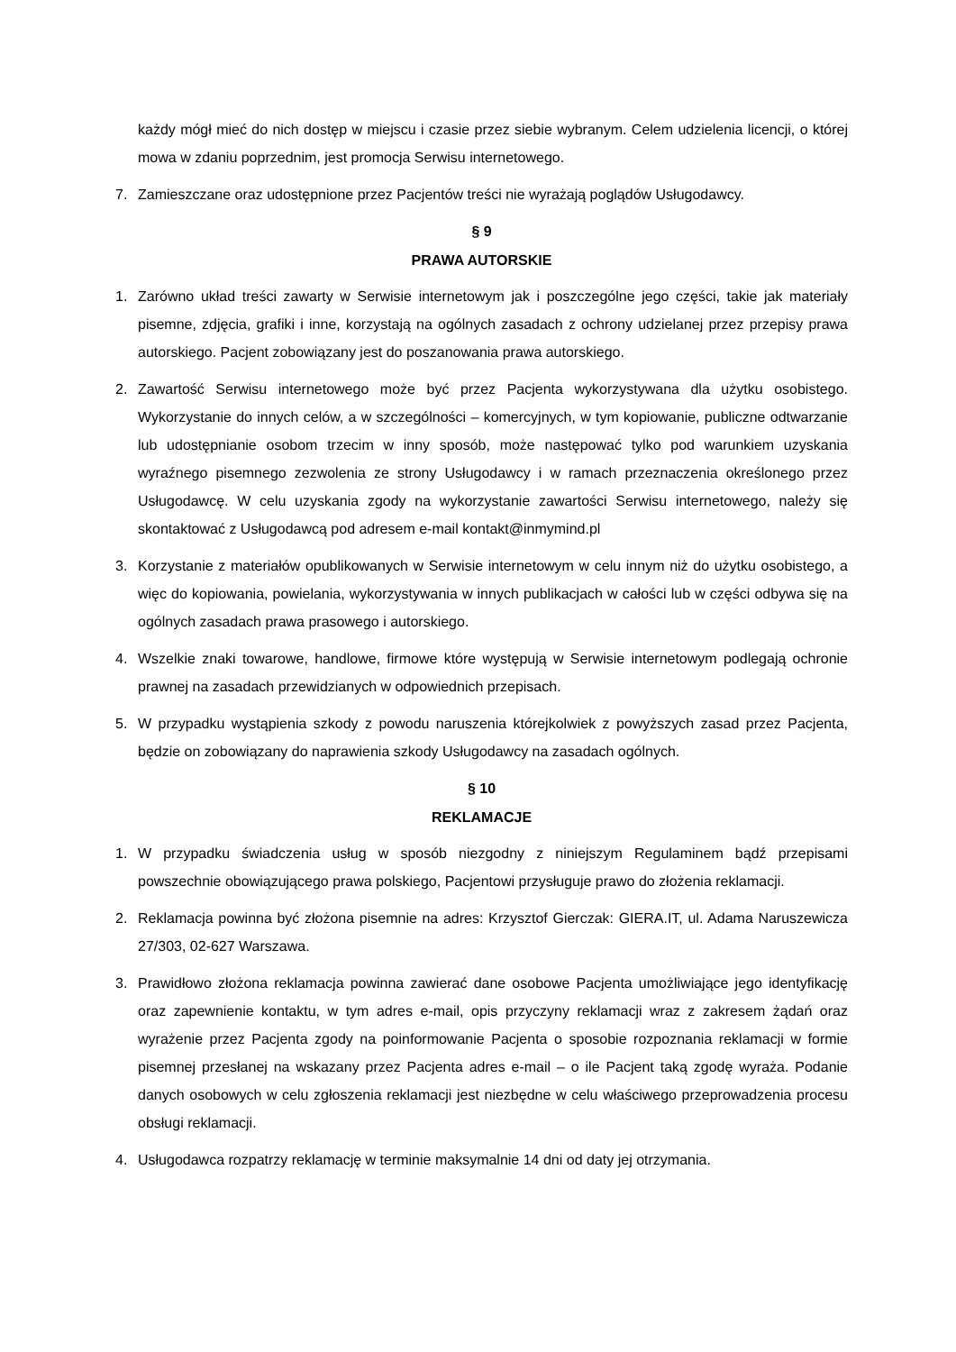każdy mógł mieć do nich dostęp w miejscu i czasie przez siebie wybranym. Celem udzielenia licencji, o której mowa w zdaniu poprzednim, jest promocja Serwisu internetowego.
7. Zamieszczane oraz udostępnione przez Pacjentów treści nie wyrażają poglądów Usługodawcy.
§ 9
PRAWA AUTORSKIE
1. Zarówno układ treści zawarty w Serwisie internetowym jak i poszczególne jego części, takie jak materiały pisemne, zdjęcia, grafiki i inne, korzystają na ogólnych zasadach z ochrony udzielanej przez przepisy prawa autorskiego. Pacjent zobowiązany jest do poszanowania prawa autorskiego.
2. Zawartość Serwisu internetowego może być przez Pacjenta wykorzystywana dla użytku osobistego. Wykorzystanie do innych celów, a w szczególności – komercyjnych, w tym kopiowanie, publiczne odtwarzanie lub udostępnianie osobom trzecim w inny sposób, może następować tylko pod warunkiem uzyskania wyraźnego pisemnego zezwolenia ze strony Usługodawcy i w ramach przeznaczenia określonego przez Usługodawcę. W celu uzyskania zgody na wykorzystanie zawartości Serwisu internetowego, należy się skontaktować z Usługodawcą pod adresem e-mail kontakt@inmymind.pl
3. Korzystanie z materiałów opublikowanych w Serwisie internetowym w celu innym niż do użytku osobistego, a więc do kopiowania, powielania, wykorzystywania w innych publikacjach w całości lub w części odbywa się na ogólnych zasadach prawa prasowego i autorskiego.
4. Wszelkie znaki towarowe, handlowe, firmowe które występują w Serwisie internetowym podlegają ochronie prawnej na zasadach przewidzianych w odpowiednich przepisach.
5. W przypadku wystąpienia szkody z powodu naruszenia którejkolwiek z powyższych zasad przez Pacjenta, będzie on zobowiązany do naprawienia szkody Usługodawcy na zasadach ogólnych.
§ 10
REKLAMACJE
1. W przypadku świadczenia usług w sposób niezgodny z niniejszym Regulaminem bądź przepisami powszechnie obowiązującego prawa polskiego, Pacjentowi przysługuje prawo do złożenia reklamacji.
2. Reklamacja powinna być złożona pisemnie na adres: Krzysztof Gierczak: GIERA.IT, ul. Adama Naruszewicza 27/303, 02-627 Warszawa.
3. Prawidłowo złożona reklamacja powinna zawierać dane osobowe Pacjenta umożliwiające jego identyfikację oraz zapewnienie kontaktu, w tym adres e-mail, opis przyczyny reklamacji wraz z zakresem żądań oraz wyrażenie przez Pacjenta zgody na poinformowanie Pacjenta o sposobie rozpoznania reklamacji w formie pisemnej przesłanej na wskazany przez Pacjenta adres e-mail – o ile Pacjent taką zgodę wyraża. Podanie danych osobowych w celu zgłoszenia reklamacji jest niezbędne w celu właściwego przeprowadzenia procesu obsługi reklamacji.
4. Usługodawca rozpatrzy reklamację w terminie maksymalnie 14 dni od daty jej otrzymania.